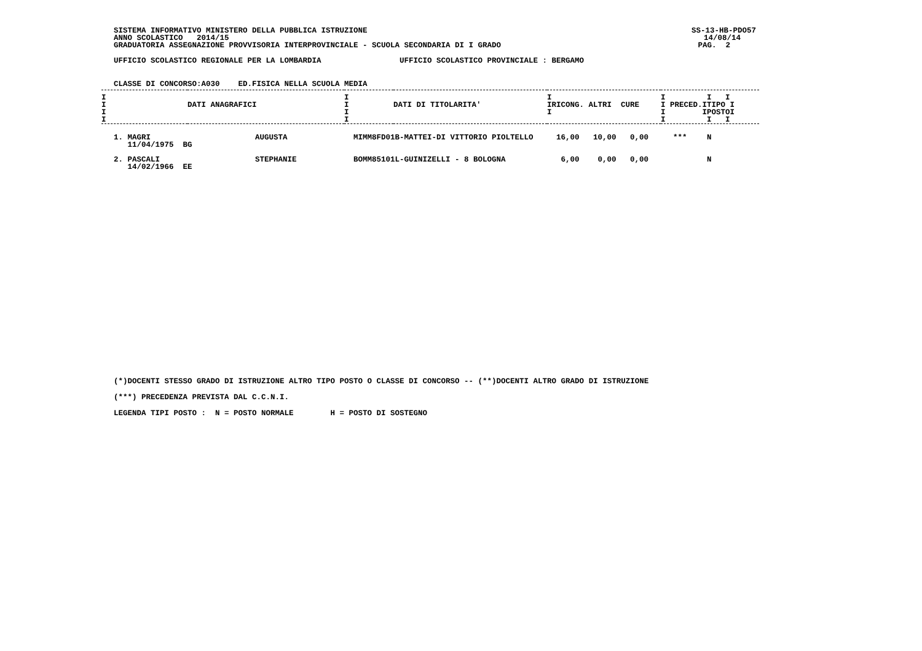SISTEMA INFORMATIVO MINISTERO DELLA PUBBLICA ISTRUZIONE SS-13-HB-PDO57
ANNO SCOLASTICO 2014/15 14/08/14
GRADUATORIA ASSEGNAZIONE PROVVISORIA INTERPROVINCIALE - SCUOLA SECONDARIA DI I GRADO PAG. 2
UFFICIO SCOLASTICO REGIONALE PER LA LOMBARDIA UFFICIO SCOLASTICO PROVINCIALE : BERGAMO
CLASSE DI CONCORSO:A030 ED.FISICA NELLA SCUOLA MEDIA
| I I I I | DATI ANAGRAFICI | I I I I | DATI DI TITOLARITA' | I IRICONG. ALTRI CURE I | I I I I PRECED.ITIPO I I IPOSTOI I I I |
| --- | --- | --- | --- | --- | --- |
| 1. MAGRI 11/04/1975 BG | AUGUSTA | MIMM8FD01B-MATTEI-DI VITTORIO PIOLTELLO | 16,00 | 10,00 | 0,00 | *** | N |
| 2. PASCALI 14/02/1966 EE | STEPHANIE | BOMM85101L-GUINIZELLI - 8 BOLOGNA | 6,00 | 0,00 | 0,00 | | N |
(*)DOCENTI STESSO GRADO DI ISTRUZIONE ALTRO TIPO POSTO O CLASSE DI CONCORSO -- (**)DOCENTI ALTRO GRADO DI ISTRUZIONE
(***) PRECEDENZA PREVISTA DAL C.C.N.I.
LEGENDA TIPI POSTO : N = POSTO NORMALE H = POSTO DI SOSTEGNO